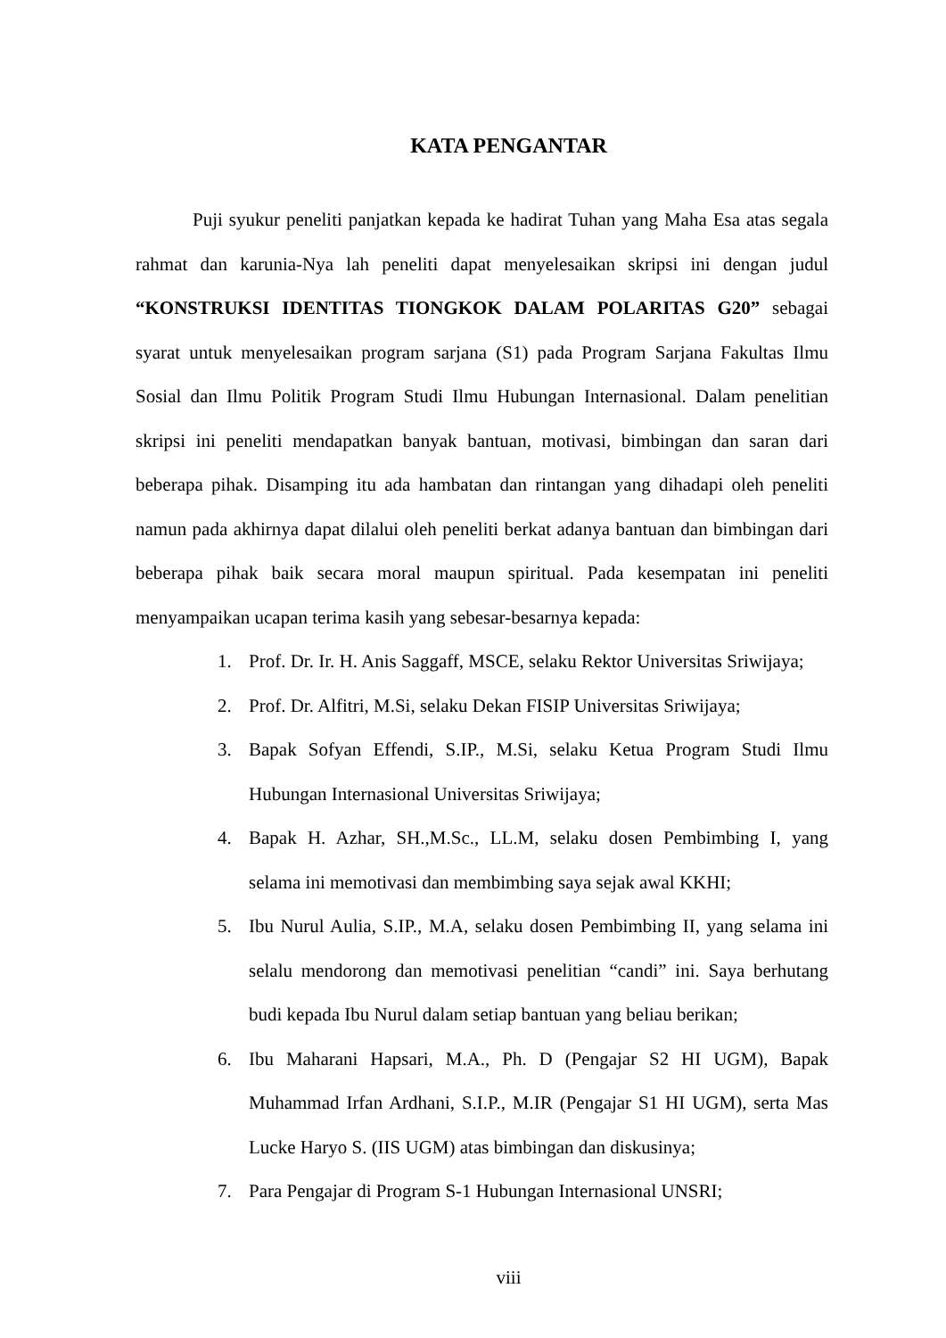KATA PENGANTAR
Puji syukur peneliti panjatkan kepada ke hadirat Tuhan yang Maha Esa atas segala rahmat dan karunia-Nya lah peneliti dapat menyelesaikan skripsi ini dengan judul “KONSTRUKSI IDENTITAS TIONGKOK DALAM POLARITAS G20” sebagai syarat untuk menyelesaikan program sarjana (S1) pada Program Sarjana Fakultas Ilmu Sosial dan Ilmu Politik Program Studi Ilmu Hubungan Internasional. Dalam penelitian skripsi ini peneliti mendapatkan banyak bantuan, motivasi, bimbingan dan saran dari beberapa pihak. Disamping itu ada hambatan dan rintangan yang dihadapi oleh peneliti namun pada akhirnya dapat dilalui oleh peneliti berkat adanya bantuan dan bimbingan dari beberapa pihak baik secara moral maupun spiritual. Pada kesempatan ini peneliti menyampaikan ucapan terima kasih yang sebesar-besarnya kepada:
1. Prof. Dr. Ir. H. Anis Saggaff, MSCE, selaku Rektor Universitas Sriwijaya;
2. Prof. Dr. Alfitri, M.Si, selaku Dekan FISIP Universitas Sriwijaya;
3. Bapak Sofyan Effendi, S.IP., M.Si, selaku Ketua Program Studi Ilmu Hubungan Internasional Universitas Sriwijaya;
4. Bapak H. Azhar, SH.,M.Sc., LL.M, selaku dosen Pembimbing I, yang selama ini memotivasi dan membimbing saya sejak awal KKHI;
5. Ibu Nurul Aulia, S.IP., M.A, selaku dosen Pembimbing II, yang selama ini selalu mendorong dan memotivasi penelitian “candi” ini. Saya berhutang budi kepada Ibu Nurul dalam setiap bantuan yang beliau berikan;
6. Ibu Maharani Hapsari, M.A., Ph. D (Pengajar S2 HI UGM), Bapak Muhammad Irfan Ardhani, S.I.P., M.IR (Pengajar S1 HI UGM), serta Mas Lucke Haryo S. (IIS UGM) atas bimbingan dan diskusinya;
7. Para Pengajar di Program S-1 Hubungan Internasional UNSRI;
viii